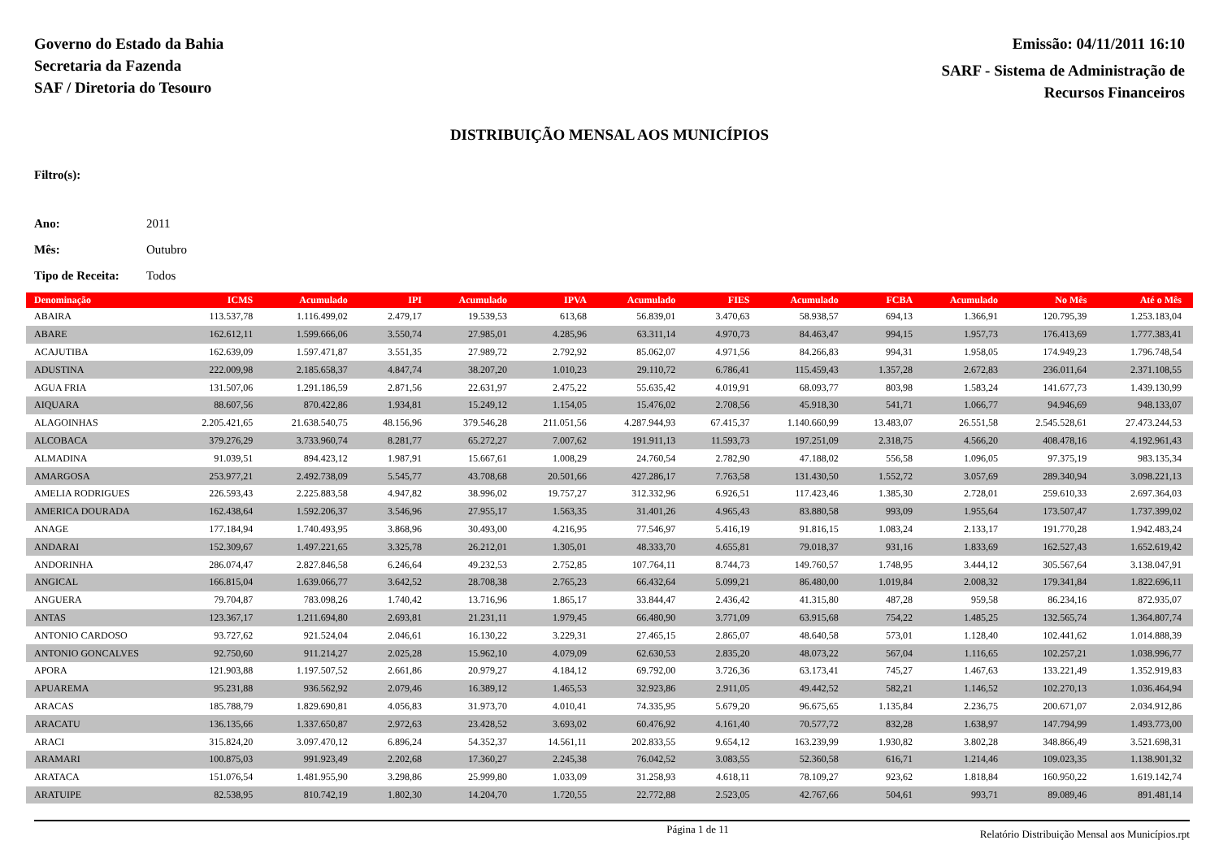Governo do Estado da Bahia
Secretaria da Fazenda
SAF / Diretoria do Tesouro
Emissão: 04/11/2011 16:10
SARF - Sistema de Administração de
Recursos Financeiros
DISTRIBUIÇÃO MENSAL AOS MUNICÍPIOS
Filtro(s):
Ano: 2011
Mês: Outubro
Tipo de Receita: Todos
| Denominação | ICMS | Acumulado | IPI | Acumulado | IPVA | Acumulado | FIES | Acumulado | FCBA | Acumulado | No Mês | Até o Mês |
| --- | --- | --- | --- | --- | --- | --- | --- | --- | --- | --- | --- | --- |
| ABAIRA | 113.537,78 | 1.116.499,02 | 2.479,17 | 19.539,53 | 613,68 | 56.839,01 | 3.470,63 | 58.938,57 | 694,13 | 1.366,91 | 120.795,39 | 1.253.183,04 |
| ABARE | 162.612,11 | 1.599.666,06 | 3.550,74 | 27.985,01 | 4.285,96 | 63.311,14 | 4.970,73 | 84.463,47 | 994,15 | 1.957,73 | 176.413,69 | 1.777.383,41 |
| ACAJUTIBA | 162.639,09 | 1.597.471,87 | 3.551,35 | 27.989,72 | 2.792,92 | 85.062,07 | 4.971,56 | 84.266,83 | 994,31 | 1.958,05 | 174.949,23 | 1.796.748,54 |
| ADUSTINA | 222.009,98 | 2.185.658,37 | 4.847,74 | 38.207,20 | 1.010,23 | 29.110,72 | 6.786,41 | 115.459,43 | 1.357,28 | 2.672,83 | 236.011,64 | 2.371.108,55 |
| AGUA FRIA | 131.507,06 | 1.291.186,59 | 2.871,56 | 22.631,97 | 2.475,22 | 55.635,42 | 4.019,91 | 68.093,77 | 803,98 | 1.583,24 | 141.677,73 | 1.439.130,99 |
| AIQUARA | 88.607,56 | 870.422,86 | 1.934,81 | 15.249,12 | 1.154,05 | 15.476,02 | 2.708,56 | 45.918,30 | 541,71 | 1.066,77 | 94.946,69 | 948.133,07 |
| ALAGOINHAS | 2.205.421,65 | 21.638.540,75 | 48.156,96 | 379.546,28 | 211.051,56 | 4.287.944,93 | 67.415,37 | 1.140.660,99 | 13.483,07 | 26.551,58 | 2.545.528,61 | 27.473.244,53 |
| ALCOBACA | 379.276,29 | 3.733.960,74 | 8.281,77 | 65.272,27 | 7.007,62 | 191.911,13 | 11.593,73 | 197.251,09 | 2.318,75 | 4.566,20 | 408.478,16 | 4.192.961,43 |
| ALMADINA | 91.039,51 | 894.423,12 | 1.987,91 | 15.667,61 | 1.008,29 | 24.760,54 | 2.782,90 | 47.188,02 | 556,58 | 1.096,05 | 97.375,19 | 983.135,34 |
| AMARGOSA | 253.977,21 | 2.492.738,09 | 5.545,77 | 43.708,68 | 20.501,66 | 427.286,17 | 7.763,58 | 131.430,50 | 1.552,72 | 3.057,69 | 289.340,94 | 3.098.221,13 |
| AMELIA RODRIGUES | 226.593,43 | 2.225.883,58 | 4.947,82 | 38.996,02 | 19.757,27 | 312.332,96 | 6.926,51 | 117.423,46 | 1.385,30 | 2.728,01 | 259.610,33 | 2.697.364,03 |
| AMERICA DOURADA | 162.438,64 | 1.592.206,37 | 3.546,96 | 27.955,17 | 1.563,35 | 31.401,26 | 4.965,43 | 83.880,58 | 993,09 | 1.955,64 | 173.507,47 | 1.737.399,02 |
| ANAGE | 177.184,94 | 1.740.493,95 | 3.868,96 | 30.493,00 | 4.216,95 | 77.546,97 | 5.416,19 | 91.816,15 | 1.083,24 | 2.133,17 | 191.770,28 | 1.942.483,24 |
| ANDARAI | 152.309,67 | 1.497.221,65 | 3.325,78 | 26.212,01 | 1.305,01 | 48.333,70 | 4.655,81 | 79.018,37 | 931,16 | 1.833,69 | 162.527,43 | 1.652.619,42 |
| ANDORINHA | 286.074,47 | 2.827.846,58 | 6.246,64 | 49.232,53 | 2.752,85 | 107.764,11 | 8.744,73 | 149.760,57 | 1.748,95 | 3.444,12 | 305.567,64 | 3.138.047,91 |
| ANGICAL | 166.815,04 | 1.639.066,77 | 3.642,52 | 28.708,38 | 2.765,23 | 66.432,64 | 5.099,21 | 86.480,00 | 1.019,84 | 2.008,32 | 179.341,84 | 1.822.696,11 |
| ANGUERA | 79.704,87 | 783.098,26 | 1.740,42 | 13.716,96 | 1.865,17 | 33.844,47 | 2.436,42 | 41.315,80 | 487,28 | 959,58 | 86.234,16 | 872.935,07 |
| ANTAS | 123.367,17 | 1.211.694,80 | 2.693,81 | 21.231,11 | 1.979,45 | 66.480,90 | 3.771,09 | 63.915,68 | 754,22 | 1.485,25 | 132.565,74 | 1.364.807,74 |
| ANTONIO CARDOSO | 93.727,62 | 921.524,04 | 2.046,61 | 16.130,22 | 3.229,31 | 27.465,15 | 2.865,07 | 48.640,58 | 573,01 | 1.128,40 | 102.441,62 | 1.014.888,39 |
| ANTONIO GONCALVES | 92.750,60 | 911.214,27 | 2.025,28 | 15.962,10 | 4.079,09 | 62.630,53 | 2.835,20 | 48.073,22 | 567,04 | 1.116,65 | 102.257,21 | 1.038.996,77 |
| APORA | 121.903,88 | 1.197.507,52 | 2.661,86 | 20.979,27 | 4.184,12 | 69.792,00 | 3.726,36 | 63.173,41 | 745,27 | 1.467,63 | 133.221,49 | 1.352.919,83 |
| APUAREMA | 95.231,88 | 936.562,92 | 2.079,46 | 16.389,12 | 1.465,53 | 32.923,86 | 2.911,05 | 49.442,52 | 582,21 | 1.146,52 | 102.270,13 | 1.036.464,94 |
| ARACAS | 185.788,79 | 1.829.690,81 | 4.056,83 | 31.973,70 | 4.010,41 | 74.335,95 | 5.679,20 | 96.675,65 | 1.135,84 | 2.236,75 | 200.671,07 | 2.034.912,86 |
| ARACATU | 136.135,66 | 1.337.650,87 | 2.972,63 | 23.428,52 | 3.693,02 | 60.476,92 | 4.161,40 | 70.577,72 | 832,28 | 1.638,97 | 147.794,99 | 1.493.773,00 |
| ARACI | 315.824,20 | 3.097.470,12 | 6.896,24 | 54.352,37 | 14.561,11 | 202.833,55 | 9.654,12 | 163.239,99 | 1.930,82 | 3.802,28 | 348.866,49 | 3.521.698,31 |
| ARAMARI | 100.875,03 | 991.923,49 | 2.202,68 | 17.360,27 | 2.245,38 | 76.042,52 | 3.083,55 | 52.360,58 | 616,71 | 1.214,46 | 109.023,35 | 1.138.901,32 |
| ARATACA | 151.076,54 | 1.481.955,90 | 3.298,86 | 25.999,80 | 1.033,09 | 31.258,93 | 4.618,11 | 78.109,27 | 923,62 | 1.818,84 | 160.950,22 | 1.619.142,74 |
| ARATUIPE | 82.538,95 | 810.742,19 | 1.802,30 | 14.204,70 | 1.720,55 | 22.772,88 | 2.523,05 | 42.767,66 | 504,61 | 993,71 | 89.089,46 | 891.481,14 |
Página 1 de 11 Relatório Distribuição Mensal aos Municípios.rpt